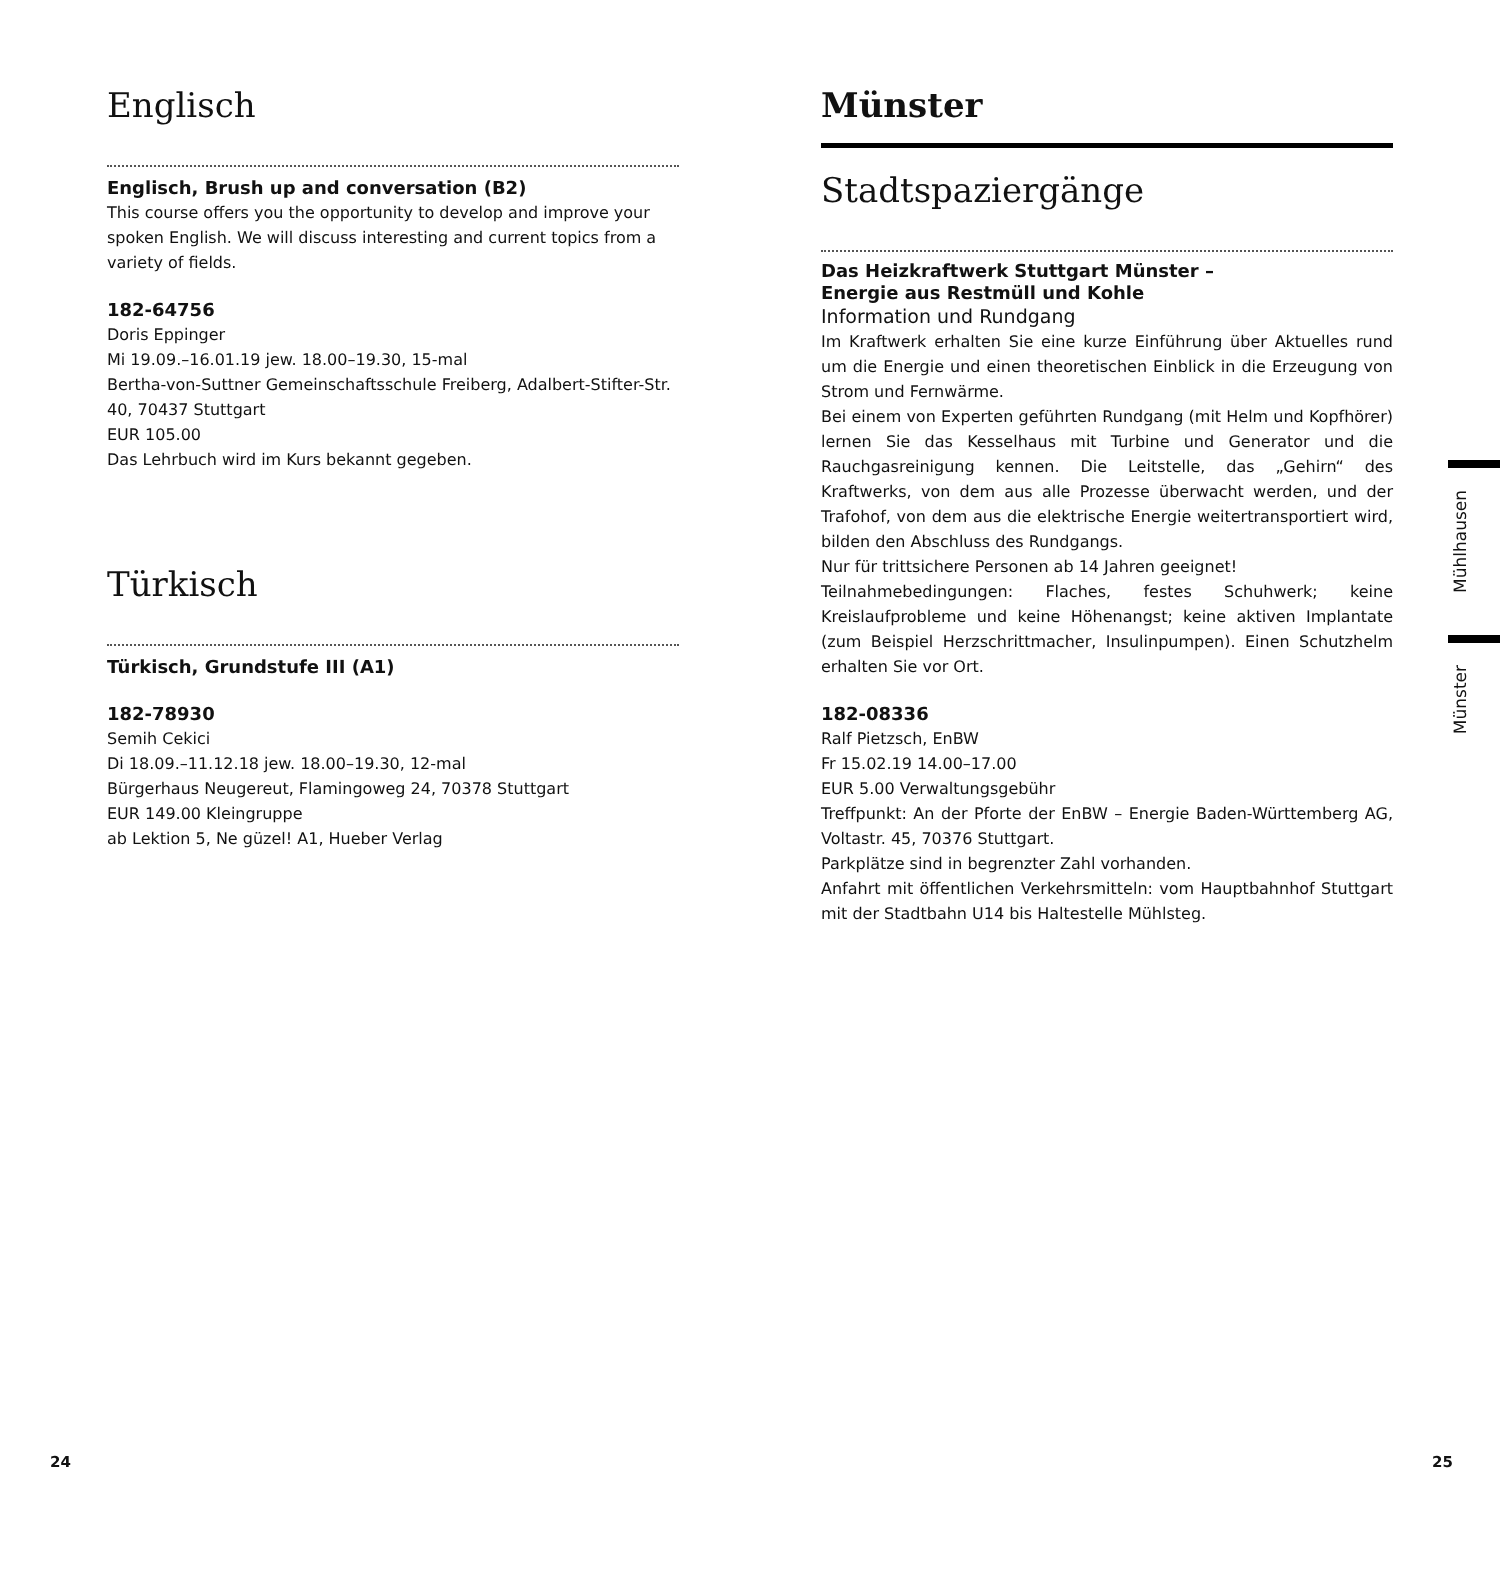Englisch
Englisch, Brush up and conversation (B2)
This course offers you the opportunity to develop and improve your spoken English. We will discuss interesting and current topics from a variety of fields.
182-64756
Doris Eppinger
Mi 19.09.–16.01.19 jew. 18.00–19.30, 15-mal
Bertha-von-Suttner Gemeinschaftsschule Freiberg, Adalbert-Stifter-Str. 40, 70437 Stuttgart
EUR 105.00
Das Lehrbuch wird im Kurs bekannt gegeben.
Türkisch
Türkisch, Grundstufe III (A1)
182-78930
Semih Cekici
Di 18.09.–11.12.18 jew. 18.00–19.30, 12-mal
Bürgerhaus Neugereut, Flamingoweg 24, 70378 Stuttgart
EUR 149.00 Kleingruppe
ab Lektion 5, Ne güzel! A1, Hueber Verlag
Münster
Stadtspaziergänge
Das Heizkraftwerk Stuttgart Münster –
Energie aus Restmüll und Kohle
Information und Rundgang
Im Kraftwerk erhalten Sie eine kurze Einführung über Aktuelles rund um die Energie und einen theoretischen Einblick in die Erzeugung von Strom und Fernwärme.
Bei einem von Experten geführten Rundgang (mit Helm und Kopfhörer) lernen Sie das Kesselhaus mit Turbine und Generator und die Rauchgasreinigung kennen. Die Leitstelle, das „Gehirn“ des Kraftwerks, von dem aus alle Prozesse überwacht werden, und der Trafohof, von dem aus die elektrische Energie weitertransportiert wird, bilden den Abschluss des Rundgangs.
Nur für trittsichere Personen ab 14 Jahren geeignet!
Teilnahmebedingungen: Flaches, festes Schuhwerk; keine Kreislaufprobleme und keine Höhenangst; keine aktiven Implantate (zum Beispiel Herzschrittmacher, Insulinpumpen). Einen Schutzhelm erhalten Sie vor Ort.
182-08336
Ralf Pietzsch, EnBW
Fr 15.02.19 14.00–17.00
EUR 5.00 Verwaltungsgebühr
Treffpunkt: An der Pforte der EnBW – Energie Baden-Württemberg AG, Voltastr. 45, 70376 Stuttgart.
Parkplätze sind in begrenzter Zahl vorhanden.
Anfahrt mit öffentlichen Verkehrsmitteln: vom Hauptbahnhof Stuttgart mit der Stadtbahn U14 bis Haltestelle Mühlsteg.
Mühlhausen
Münster
24 25